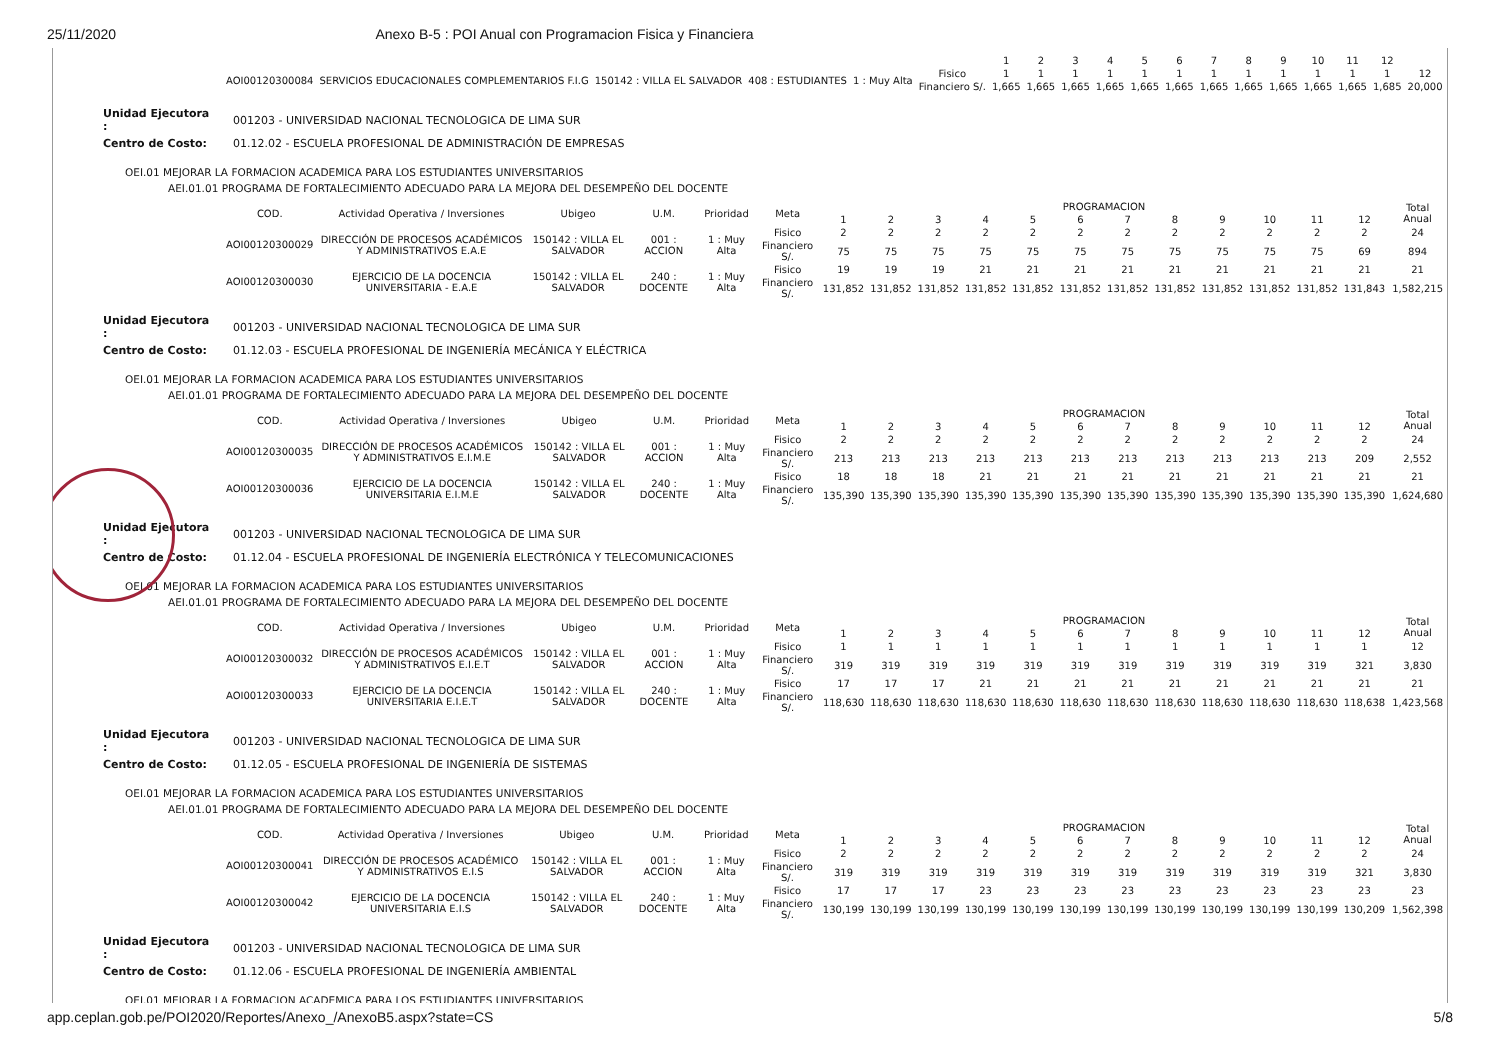25/11/2020 Anexo B-5 : POI Anual con Programacion Fisica y Financiera
| | | | | | | 1 | 2 | 3 | 4 | 5 | 6 | 7 | 8 | 9 | 10 | 11 | 12 | |
| AOI00120300084 | SERVICIOS EDUCACIONALES COMPLEMENTARIOS F.I.G | 150142 : VILLA EL SALVADOR | 408 : ESTUDIANTES | 1 : Muy Alta | Fisico | 1 | 1 | 1 | 1 | 1 | 1 | 1 | 1 | 1 | 1 | 1 | 1 | 12 |
| | | | | | Financiero S/. | 1,665 | 1,665 | 1,665 | 1,665 | 1,665 | 1,665 | 1,665 | 1,665 | 1,665 | 1,665 | 1,665 | 1,685 | 20,000 |
| Unidad Ejecutora : | 001203 - UNIVERSIDAD NACIONAL TECNOLOGICA DE LIMA SUR |
| Centro de Costo: | 01.12.02 - ESCUELA PROFESIONAL DE ADMINISTRACIÓN DE EMPRESAS |
OEI.01 MEJORAR LA FORMACION ACADEMICA PARA LOS ESTUDIANTES UNIVERSITARIOS
AEI.01.01 PROGRAMA DE FORTALECIMIENTO ADECUADO PARA LA MEJORA DEL DESEMPEÑO DEL DOCENTE
| COD. | Actividad Operativa / Inversiones | Ubigeo | U.M. | Prioridad | Meta | PROGRAMACION | | | | | | | | | | | | Total Anual |
| --- | --- | --- | --- | --- | --- | --- | --- | --- | --- | --- | --- | --- | --- | --- | --- | --- | --- | --- |
| | | | | | | 1 | 2 | 3 | 4 | 5 | 6 | 7 | 8 | 9 | 10 | 11 | 12 | |
| AOI00120300029 | DIRECCIÓN DE PROCESOS ACADÉMICOS Y ADMINISTRATIVOS E.A.E | 150142 : VILLA EL SALVADOR | 001 : ACCION | 1 : Muy Alta | Fisico | 2 | 2 | 2 | 2 | 2 | 2 | 2 | 2 | 2 | 2 | 2 | 2 | 24 |
| | | | | | Financiero S/. | 75 | 75 | 75 | 75 | 75 | 75 | 75 | 75 | 75 | 75 | 75 | 69 | 894 |
| AOI00120300030 | EJERCICIO DE LA DOCENCIA UNIVERSITARIA - E.A.E | 150142 : VILLA EL SALVADOR | 240 : DOCENTE | 1 : Muy Alta | Fisico | 19 | 19 | 19 | 21 | 21 | 21 | 21 | 21 | 21 | 21 | 21 | 21 | 21 |
| | | | | | Financiero S/. | 131,852 | 131,852 | 131,852 | 131,852 | 131,852 | 131,852 | 131,852 | 131,852 | 131,852 | 131,852 | 131,852 | 131,843 | 1,582,215 |
| Unidad Ejecutora : | 001203 - UNIVERSIDAD NACIONAL TECNOLOGICA DE LIMA SUR |
| Centro de Costo: | 01.12.03 - ESCUELA PROFESIONAL DE INGENIERÍA MECÁNICA Y ELÉCTRICA |
OEI.01 MEJORAR LA FORMACION ACADEMICA PARA LOS ESTUDIANTES UNIVERSITARIOS
AEI.01.01 PROGRAMA DE FORTALECIMIENTO ADECUADO PARA LA MEJORA DEL DESEMPEÑO DEL DOCENTE
| COD. | Actividad Operativa / Inversiones | Ubigeo | U.M. | Prioridad | Meta | PROGRAMACION | | | | | | | | | | | | Total Anual |
| --- | --- | --- | --- | --- | --- | --- | --- | --- | --- | --- | --- | --- | --- | --- | --- | --- | --- | --- |
| | | | | | | 1 | 2 | 3 | 4 | 5 | 6 | 7 | 8 | 9 | 10 | 11 | 12 | |
| AOI00120300035 | DIRECCIÓN DE PROCESOS ACADÉMICOS Y ADMINISTRATIVOS E.I.M.E | 150142 : VILLA EL SALVADOR | 001 : ACCION | 1 : Muy Alta | Fisico | 2 | 2 | 2 | 2 | 2 | 2 | 2 | 2 | 2 | 2 | 2 | 2 | 24 |
| | | | | | Financiero S/. | 213 | 213 | 213 | 213 | 213 | 213 | 213 | 213 | 213 | 213 | 213 | 209 | 2,552 |
| AOI00120300036 | EJERCICIO DE LA DOCENCIA UNIVERSITARIA E.I.M.E | 150142 : VILLA EL SALVADOR | 240 : DOCENTE | 1 : Muy Alta | Fisico | 18 | 18 | 18 | 21 | 21 | 21 | 21 | 21 | 21 | 21 | 21 | 21 | 21 |
| | | | | | Financiero S/. | 135,390 | 135,390 | 135,390 | 135,390 | 135,390 | 135,390 | 135,390 | 135,390 | 135,390 | 135,390 | 135,390 | 135,390 | 1,624,680 |
| Unidad Ejecutora : | 001203 - UNIVERSIDAD NACIONAL TECNOLOGICA DE LIMA SUR |
| Centro de Costo: | 01.12.04 - ESCUELA PROFESIONAL DE INGENIERÍA ELECTRÓNICA Y TELECOMUNICACIONES |
OEI.01 MEJORAR LA FORMACION ACADEMICA PARA LOS ESTUDIANTES UNIVERSITARIOS
AEI.01.01 PROGRAMA DE FORTALECIMIENTO ADECUADO PARA LA MEJORA DEL DESEMPEÑO DEL DOCENTE
| COD. | Actividad Operativa / Inversiones | Ubigeo | U.M. | Prioridad | Meta | PROGRAMACION | | | | | | | | | | | | Total Anual |
| --- | --- | --- | --- | --- | --- | --- | --- | --- | --- | --- | --- | --- | --- | --- | --- | --- | --- | --- |
| | | | | | | 1 | 2 | 3 | 4 | 5 | 6 | 7 | 8 | 9 | 10 | 11 | 12 | |
| AOI00120300032 | DIRECCIÓN DE PROCESOS ACADÉMICOS Y ADMINISTRATIVOS E.I.E.T | 150142 : VILLA EL SALVADOR | 001 : ACCION | 1 : Muy Alta | Fisico | 1 | 1 | 1 | 1 | 1 | 1 | 1 | 1 | 1 | 1 | 1 | 1 | 12 |
| | | | | | Financiero S/. | 319 | 319 | 319 | 319 | 319 | 319 | 319 | 319 | 319 | 319 | 319 | 321 | 3,830 |
| AOI00120300033 | EJERCICIO DE LA DOCENCIA UNIVERSITARIA E.I.E.T | 150142 : VILLA EL SALVADOR | 240 : DOCENTE | 1 : Muy Alta | Fisico | 17 | 17 | 17 | 21 | 21 | 21 | 21 | 21 | 21 | 21 | 21 | 21 | 21 |
| | | | | | Financiero S/. | 118,630 | 118,630 | 118,630 | 118,630 | 118,630 | 118,630 | 118,630 | 118,630 | 118,630 | 118,630 | 118,630 | 118,638 | 1,423,568 |
| Unidad Ejecutora : | 001203 - UNIVERSIDAD NACIONAL TECNOLOGICA DE LIMA SUR |
| Centro de Costo: | 01.12.05 - ESCUELA PROFESIONAL DE INGENIERÍA DE SISTEMAS |
OEI.01 MEJORAR LA FORMACION ACADEMICA PARA LOS ESTUDIANTES UNIVERSITARIOS
AEI.01.01 PROGRAMA DE FORTALECIMIENTO ADECUADO PARA LA MEJORA DEL DESEMPEÑO DEL DOCENTE
| COD. | Actividad Operativa / Inversiones | Ubigeo | U.M. | Prioridad | Meta | PROGRAMACION | | | | | | | | | | | | Total Anual |
| --- | --- | --- | --- | --- | --- | --- | --- | --- | --- | --- | --- | --- | --- | --- | --- | --- | --- | --- |
| | | | | | | 1 | 2 | 3 | 4 | 5 | 6 | 7 | 8 | 9 | 10 | 11 | 12 | |
| AOI00120300041 | DIRECCIÓN DE PROCESOS ACADÉMICO Y ADMINISTRATIVOS E.I.S | 150142 : VILLA EL SALVADOR | 001 : ACCION | 1 : Muy Alta | Fisico | 2 | 2 | 2 | 2 | 2 | 2 | 2 | 2 | 2 | 2 | 2 | 2 | 24 |
| | | | | | Financiero S/. | 319 | 319 | 319 | 319 | 319 | 319 | 319 | 319 | 319 | 319 | 319 | 321 | 3,830 |
| AOI00120300042 | EJERCICIO DE LA DOCENCIA UNIVERSITARIA E.I.S | 150142 : VILLA EL SALVADOR | 240 : DOCENTE | 1 : Muy Alta | Fisico | 17 | 17 | 17 | 23 | 23 | 23 | 23 | 23 | 23 | 23 | 23 | 23 | 23 |
| | | | | | Financiero S/. | 130,199 | 130,199 | 130,199 | 130,199 | 130,199 | 130,199 | 130,199 | 130,199 | 130,199 | 130,199 | 130,199 | 130,209 | 1,562,398 |
| Unidad Ejecutora : | 001203 - UNIVERSIDAD NACIONAL TECNOLOGICA DE LIMA SUR |
| Centro de Costo: | 01.12.06 - ESCUELA PROFESIONAL DE INGENIERÍA AMBIENTAL |
OEI.01 MEJORAR LA FORMACION ACADEMICA PARA LOS ESTUDIANTES UNIVERSITARIOS
app.ceplan.gob.pe/POI2020/Reportes/Anexo_/AnexoB5.aspx?state=CS 5/8